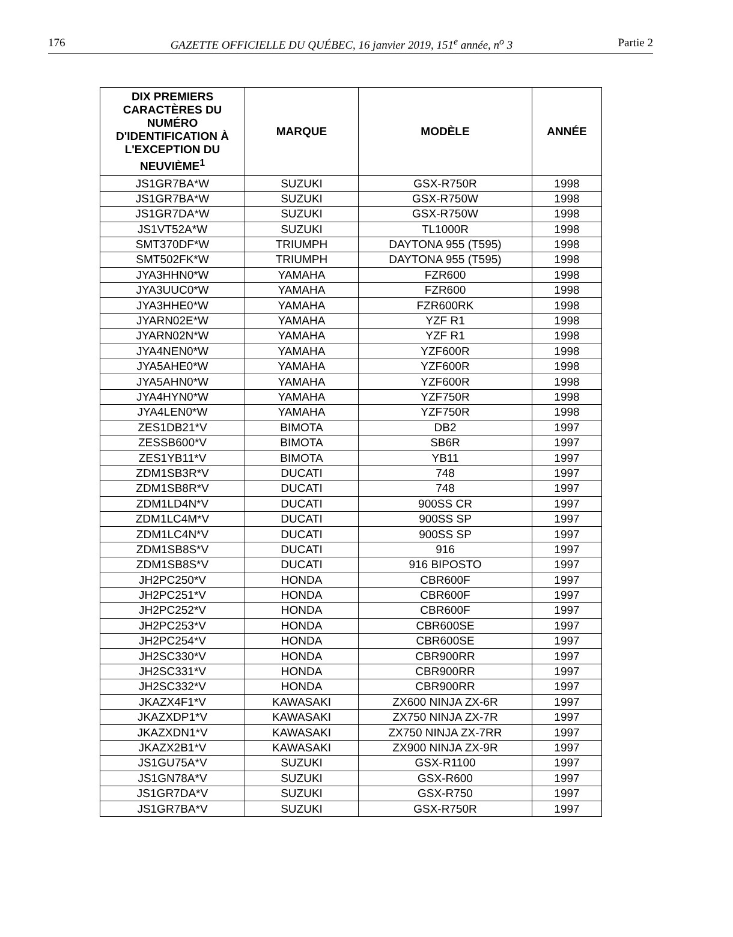176 GAZETTE OFFICIELLE DU QUÉBEC, 16 janvier 2019, 151<sup>e</sup> année, n<sup>o</sup> 3 Partie 2
| DIX PREMIERS CARACTÈRES DU NUMÉRO D'IDENTIFICATION À L'EXCEPTION DU NEUVIÈME<sup>1</sup> | MARQUE | MODÈLE | ANNÉE |
| --- | --- | --- | --- |
| JS1GR7BA*W | SUZUKI | GSX-R750R | 1998 |
| JS1GR7BA*W | SUZUKI | GSX-R750W | 1998 |
| JS1GR7DA*W | SUZUKI | GSX-R750W | 1998 |
| JS1VT52A*W | SUZUKI | TL1000R | 1998 |
| SMT370DF*W | TRIUMPH | DAYTONA 955 (T595) | 1998 |
| SMT502FK*W | TRIUMPH | DAYTONA 955 (T595) | 1998 |
| JYA3HHN0*W | YAMAHA | FZR600 | 1998 |
| JYA3UUC0*W | YAMAHA | FZR600 | 1998 |
| JYA3HHE0*W | YAMAHA | FZR600RK | 1998 |
| JYARN02E*W | YAMAHA | YZF R1 | 1998 |
| JYARN02N*W | YAMAHA | YZF R1 | 1998 |
| JYA4NEN0*W | YAMAHA | YZF600R | 1998 |
| JYA5AHE0*W | YAMAHA | YZF600R | 1998 |
| JYA5AHN0*W | YAMAHA | YZF600R | 1998 |
| JYA4HYN0*W | YAMAHA | YZF750R | 1998 |
| JYA4LEN0*W | YAMAHA | YZF750R | 1998 |
| ZES1DB21*V | BIMOTA | DB2 | 1997 |
| ZESSB600*V | BIMOTA | SB6R | 1997 |
| ZES1YB11*V | BIMOTA | YB11 | 1997 |
| ZDM1SB3R*V | DUCATI | 748 | 1997 |
| ZDM1SB8R*V | DUCATI | 748 | 1997 |
| ZDM1LD4N*V | DUCATI | 900SS CR | 1997 |
| ZDM1LC4M*V | DUCATI | 900SS SP | 1997 |
| ZDM1LC4N*V | DUCATI | 900SS SP | 1997 |
| ZDM1SB8S*V | DUCATI | 916 | 1997 |
| ZDM1SB8S*V | DUCATI | 916 BIPOSTO | 1997 |
| JH2PC250*V | HONDA | CBR600F | 1997 |
| JH2PC251*V | HONDA | CBR600F | 1997 |
| JH2PC252*V | HONDA | CBR600F | 1997 |
| JH2PC253*V | HONDA | CBR600SE | 1997 |
| JH2PC254*V | HONDA | CBR600SE | 1997 |
| JH2SC330*V | HONDA | CBR900RR | 1997 |
| JH2SC331*V | HONDA | CBR900RR | 1997 |
| JH2SC332*V | HONDA | CBR900RR | 1997 |
| JKAZX4F1*V | KAWASAKI | ZX600 NINJA ZX-6R | 1997 |
| JKAZXDP1*V | KAWASAKI | ZX750 NINJA ZX-7R | 1997 |
| JKAZXDN1*V | KAWASAKI | ZX750 NINJA ZX-7RR | 1997 |
| JKAZX2B1*V | KAWASAKI | ZX900 NINJA ZX-9R | 1997 |
| JS1GU75A*V | SUZUKI | GSX-R1100 | 1997 |
| JS1GN78A*V | SUZUKI | GSX-R600 | 1997 |
| JS1GR7DA*V | SUZUKI | GSX-R750 | 1997 |
| JS1GR7BA*V | SUZUKI | GSX-R750R | 1997 |